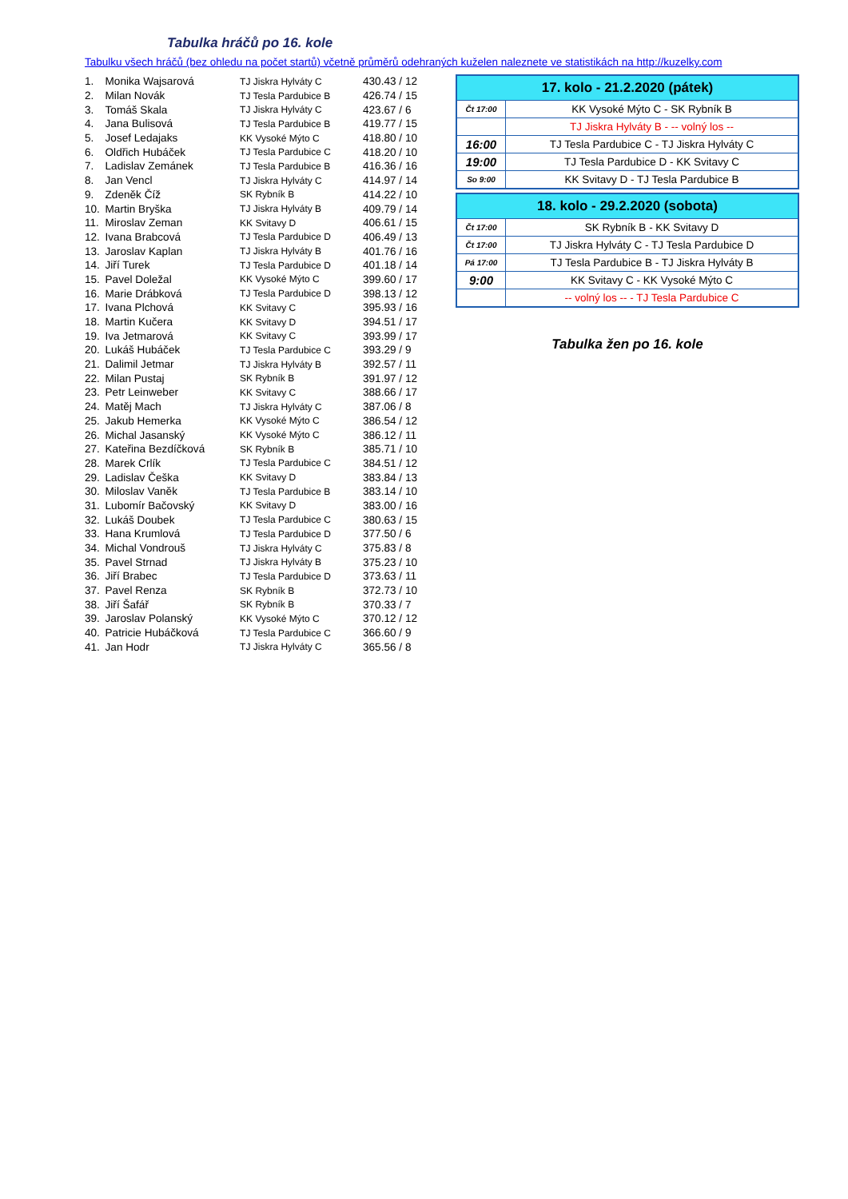Tabulka hráčů po 16. kole
Tabulku všech hráčů (bez ohledu na počet startů) včetně průměrů odehraných kuželen naleznete ve statistikách na http://kuzelky.com
| 1. | Monika Wajsarová | TJ Jiskra Hylváty C | 430.43 / 12 |
| 2. | Milan Novák | TJ Tesla Pardubice B | 426.74 / 15 |
| 3. | Tomáš Skala | TJ Jiskra Hylváty C | 423.67 / 6 |
| 4. | Jana Bulisová | TJ Tesla Pardubice B | 419.77 / 15 |
| 5. | Josef Ledajaks | KK Vysoké Mýto C | 418.80 / 10 |
| 6. | Oldřich Hubáček | TJ Tesla Pardubice C | 418.20 / 10 |
| 7. | Ladislav Zemánek | TJ Tesla Pardubice B | 416.36 / 16 |
| 8. | Jan Vencl | TJ Jiskra Hylváty C | 414.97 / 14 |
| 9. | Zdeněk Číž | SK Rybník B | 414.22 / 10 |
| 10. | Martin Bryška | TJ Jiskra Hylváty B | 409.79 / 14 |
| 11. | Miroslav Zeman | KK Svitavy D | 406.61 / 15 |
| 12. | Ivana Brabcová | TJ Tesla Pardubice D | 406.49 / 13 |
| 13. | Jaroslav Kaplan | TJ Jiskra Hylváty B | 401.76 / 16 |
| 14. | Jiří Turek | TJ Tesla Pardubice D | 401.18 / 14 |
| 15. | Pavel Doležal | KK Vysoké Mýto C | 399.60 / 17 |
| 16. | Marie Drábková | TJ Tesla Pardubice D | 398.13 / 12 |
| 17. | Ivana Plchová | KK Svitavy C | 395.93 / 16 |
| 18. | Martin Kučera | KK Svitavy D | 394.51 / 17 |
| 19. | Iva Jetmarová | KK Svitavy C | 393.99 / 17 |
| 20. | Lukáš Hubáček | TJ Tesla Pardubice C | 393.29 / 9 |
| 21. | Dalimil Jetmar | TJ Jiskra Hylváty B | 392.57 / 11 |
| 22. | Milan Pustaj | SK Rybník B | 391.97 / 12 |
| 23. | Petr Leinweber | KK Svitavy C | 388.66 / 17 |
| 24. | Matěj Mach | TJ Jiskra Hylváty C | 387.06 / 8 |
| 25. | Jakub Hemerka | KK Vysoké Mýto C | 386.54 / 12 |
| 26. | Michal Jasanský | KK Vysoké Mýto C | 386.12 / 11 |
| 27. | Kateřina Bezdíčková | SK Rybník B | 385.71 / 10 |
| 28. | Marek Crlík | TJ Tesla Pardubice C | 384.51 / 12 |
| 29. | Ladislav Češka | KK Svitavy D | 383.84 / 13 |
| 30. | Miloslav Vaněk | TJ Tesla Pardubice B | 383.14 / 10 |
| 31. | Lubomír Bačovský | KK Svitavy D | 383.00 / 16 |
| 32. | Lukáš Doubek | TJ Tesla Pardubice C | 380.63 / 15 |
| 33. | Hana Krumlová | TJ Tesla Pardubice D | 377.50 / 6 |
| 34. | Michal Vondrouš | TJ Jiskra Hylváty C | 375.83 / 8 |
| 35. | Pavel Strnad | TJ Jiskra Hylváty B | 375.23 / 10 |
| 36. | Jiří Brabec | TJ Tesla Pardubice D | 373.63 / 11 |
| 37. | Pavel Renza | SK Rybník B | 372.73 / 10 |
| 38. | Jiří Šafář | SK Rybník B | 370.33 / 7 |
| 39. | Jaroslav Polanský | KK Vysoké Mýto C | 370.12 / 12 |
| 40. | Patricie Hubáčková | TJ Tesla Pardubice C | 366.60 / 9 |
| 41. | Jan Hodr | TJ Jiskra Hylváty C | 365.56 / 8 |
| 17. kolo - 21.2.2020 (pátek) | |
| --- | --- |
| Čt 17:00 | KK Vysoké Mýto C - SK Rybník B |
| | TJ Jiskra Hylváty B - -- volný los -- |
| 16:00 | TJ Tesla Pardubice C - TJ Jiskra Hylváty C |
| 19:00 | TJ Tesla Pardubice D - KK Svitavy C |
| So 9:00 | KK Svitavy D - TJ Tesla Pardubice B |
| 18. kolo - 29.2.2020 (sobota) | |
| --- | --- |
| Čt 17:00 | SK Rybník B - KK Svitavy D |
| Čt 17:00 | TJ Jiskra Hylváty C - TJ Tesla Pardubice D |
| Pá 17:00 | TJ Tesla Pardubice B - TJ Jiskra Hylváty B |
| 9:00 | KK Svitavy C - KK Vysoké Mýto C |
| | -- volný los -- - TJ Tesla Pardubice C |
Tabulka žen po 16. kole